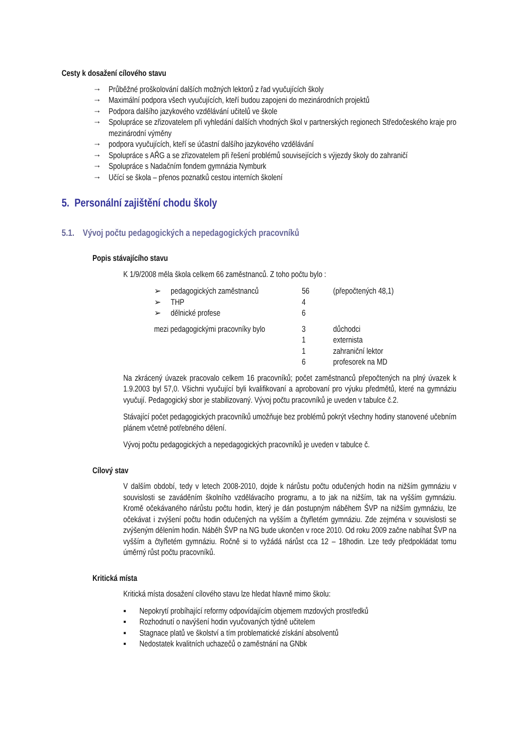Cesty k dosažení cílového stavu
→ Průběžné proškolování dalších možných lektorů z řad vyučujících školy
→ Maximální podpora všech vyučujících, kteří budou zapojeni do mezinárodních projektů
→ Podpora dalšího jazykového vzdělávání učitelů ve škole
→ Spolupráce se zřizovatelem při vyhledání dalších vhodných škol v partnerských regionech Středočeského kraje pro mezinárodní výměny
→ podpora vyučujících, kteří se účastní dalšího jazykového vzdělávání
→ Spolupráce s AŘG a se zřizovatelem při řešení problémů souvisejících s výjezdy školy do zahraničí
→ Spolupráce s Nadačním fondem gymnázia Nymburk
→ Učící se škola – přenos poznatků cestou interních školení
5. Personální zajištění chodu školy
5.1. Vývoj počtu pedagogických a nepedagogických pracovníků
Popis stávajícího stavu
K 1/9/2008 měla škola celkem 66 zaměstnanců. Z toho počtu bylo :
| ➢ | pedagogických zaměstnanců | 56 | (přepočtených 48,1) |
| ➢ | THP | 4 | |
| ➢ | dělnické profese | 6 | |
| mezi pedagogickými pracovníky bylo | | 3 | důchodci |
| | | 1 | externista |
| | | 1 | zahraniční lektor |
| | | 6 | profesorek na MD |
Na zkrácený úvazek pracovalo celkem 16 pracovníků; počet zaměstnanců přepočtených na plný úvazek k 1.9.2003 byl 57,0. Všichni vyučující byli kvalifikovaní a aprobovaní pro výuku předmětů, které na gymnáziu vyučují. Pedagogický sbor je stabilizovaný. Vývoj počtu pracovníků je uveden v tabulce č.2.
Stávající počet pedagogických pracovníků umožňuje bez problémů pokrýt všechny hodiny stanovené učebním plánem včetně potřebného dělení.
Vývoj počtu pedagogických a nepedagogických pracovníků je uveden v tabulce č.
Cílový stav
V dalším období, tedy v letech 2008-2010, dojde k nárůstu počtu odučených hodin na nižším gymnáziu v souvislosti se zaváděním školního vzdělávacího programu, a to jak na nižším, tak na vyšším gymnáziu. Kromě očekávaného nárůstu počtu hodin, který je dán postupným náběhem ŠVP na nižším gymnáziu, lze očekávat i zvýšení počtu hodin odučených na vyšším a čtyřletém gymnáziu. Zde zejména v souvislosti se zvýšeným dělením hodin. Náběh ŠVP na NG bude ukončen v roce 2010. Od roku 2009 začne nabíhat ŠVP na vyšším a čtyřletém gymnáziu. Ročně si to vyžádá nárůst cca 12 – 18hodin. Lze tedy předpokládat tomu úměrný růst počtu pracovníků.
Kritická místa
Kritická místa dosažení cílového stavu lze hledat hlavně mimo školu:
▪ Nepokrytí probíhající reformy odpovídajícím objemem mzdových prostředků
▪ Rozhodnutí o navýšení hodin vyučovaných týdně učitelem
▪ Stagnace platů ve školství a tím problematické získání absolventů
▪ Nedostatek kvalitních uchazečů o zaměstnání na GNbk